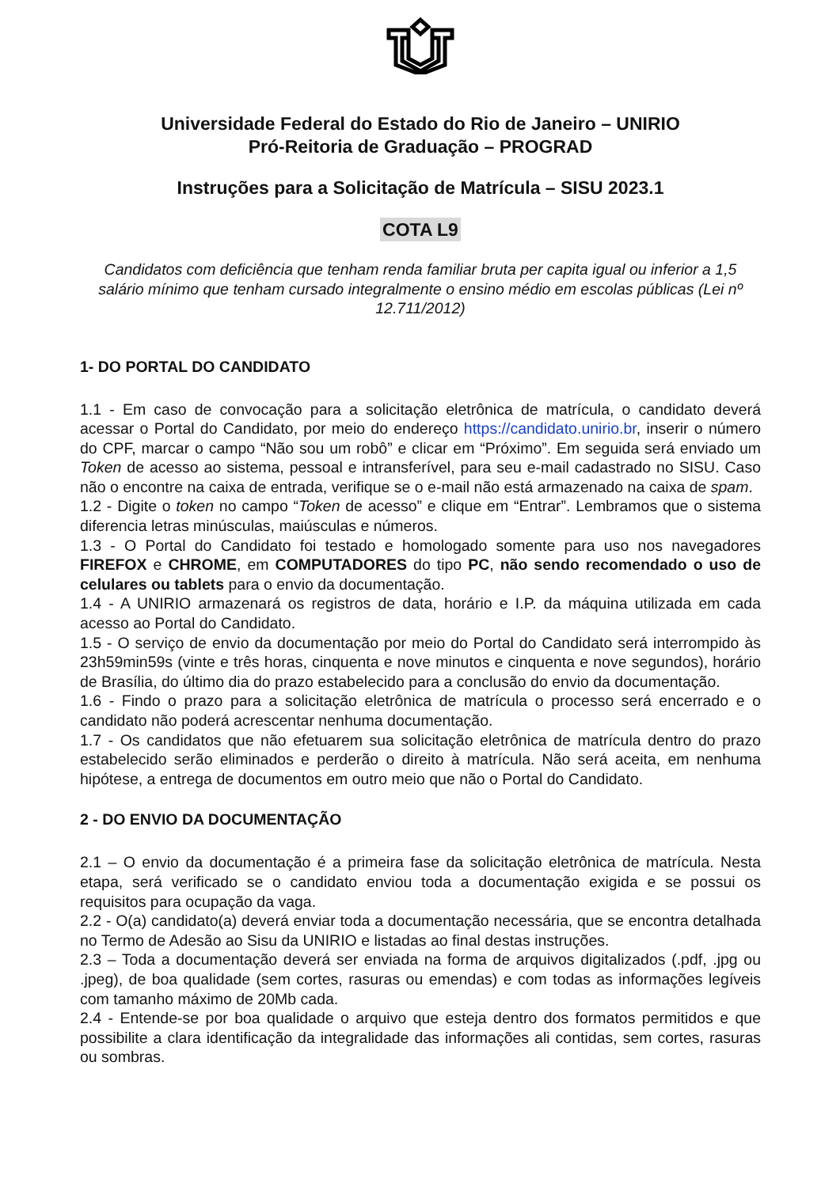Universidade Federal do Estado do Rio de Janeiro – UNIRIO
Pró-Reitoria de Graduação – PROGRAD
Instruções para a Solicitação de Matrícula – SISU 2023.1
COTA L9
Candidatos com deficiência que tenham renda familiar bruta per capita igual ou inferior a 1,5 salário mínimo que tenham cursado integralmente o ensino médio em escolas públicas (Lei nº 12.711/2012)
1- DO PORTAL DO CANDIDATO
1.1 - Em caso de convocação para a solicitação eletrônica de matrícula, o candidato deverá acessar o Portal do Candidato, por meio do endereço https://candidato.unirio.br, inserir o número do CPF, marcar o campo “Não sou um robô” e clicar em “Próximo”. Em seguida será enviado um Token de acesso ao sistema, pessoal e intransferível, para seu e-mail cadastrado no SISU. Caso não o encontre na caixa de entrada, verifique se o e-mail não está armazenado na caixa de spam.
1.2 - Digite o token no campo “Token de acesso” e clique em “Entrar”. Lembramos que o sistema diferencia letras minúsculas, maiúsculas e números.
1.3 - O Portal do Candidato foi testado e homologado somente para uso nos navegadores FIREFOX e CHROME, em COMPUTADORES do tipo PC, não sendo recomendado o uso de celulares ou tablets para o envio da documentação.
1.4 - A UNIRIO armazenará os registros de data, horário e I.P. da máquina utilizada em cada acesso ao Portal do Candidato.
1.5 - O serviço de envio da documentação por meio do Portal do Candidato será interrompido às 23h59min59s (vinte e três horas, cinquenta e nove minutos e cinquenta e nove segundos), horário de Brasília, do último dia do prazo estabelecido para a conclusão do envio da documentação.
1.6 - Findo o prazo para a solicitação eletrônica de matrícula o processo será encerrado e o candidato não poderá acrescentar nenhuma documentação.
1.7 - Os candidatos que não efetuarem sua solicitação eletrônica de matrícula dentro do prazo estabelecido serão eliminados e perderão o direito à matrícula. Não será aceita, em nenhuma hipótese, a entrega de documentos em outro meio que não o Portal do Candidato.
2 - DO ENVIO DA DOCUMENTAÇÃO
2.1 – O envio da documentação é a primeira fase da solicitação eletrônica de matrícula. Nesta etapa, será verificado se o candidato enviou toda a documentação exigida e se possui os requisitos para ocupação da vaga.
2.2 - O(a) candidato(a) deverá enviar toda a documentação necessária, que se encontra detalhada no Termo de Adesão ao Sisu da UNIRIO e listadas ao final destas instruções.
2.3 – Toda a documentação deverá ser enviada na forma de arquivos digitalizados (.pdf, .jpg ou .jpeg), de boa qualidade (sem cortes, rasuras ou emendas) e com todas as informações legíveis com tamanho máximo de 20Mb cada.
2.4 - Entende-se por boa qualidade o arquivo que esteja dentro dos formatos permitidos e que possibilite a clara identificação da integralidade das informações ali contidas, sem cortes, rasuras ou sombras.